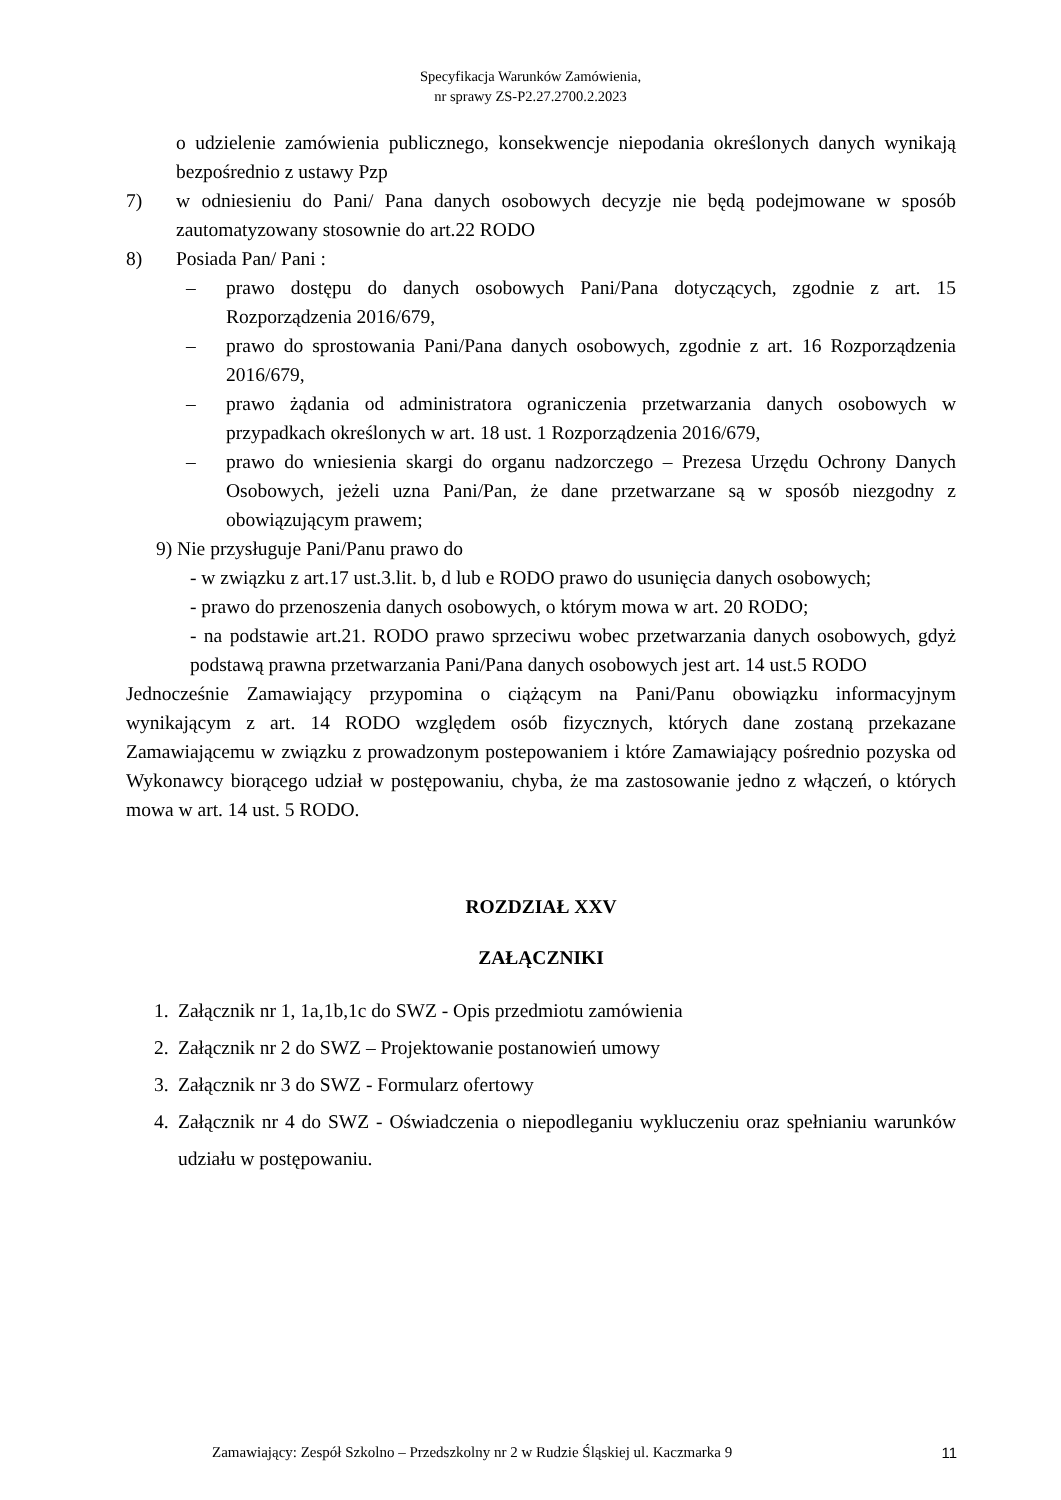Specyfikacja Warunków Zamówienia,
nr sprawy ZS-P2.27.2700.2.2023
o udzielenie zamówienia publicznego, konsekwencje niepodania określonych danych wynikają bezpośrednio z ustawy Pzp
7) w odniesieniu do Pani/ Pana danych osobowych decyzje nie będą podejmowane w sposób zautomatyzowany stosownie do art.22 RODO
8) Posiada Pan/ Pani :
– prawo dostępu do danych osobowych Pani/Pana dotyczących, zgodnie z art. 15 Rozporządzenia 2016/679,
– prawo do sprostowania Pani/Pana danych osobowych, zgodnie z art. 16 Rozporządzenia 2016/679,
– prawo żądania od administratora ograniczenia przetwarzania danych osobowych w przypadkach określonych w art. 18 ust. 1 Rozporządzenia 2016/679,
– prawo do wniesienia skargi do organu nadzorczego – Prezesa Urzędu Ochrony Danych Osobowych, jeżeli uzna Pani/Pan, że dane przetwarzane są w sposób niezgodny z obowiązującym prawem;
9) Nie przysługuje Pani/Panu prawo do
- w związku z art.17 ust.3.lit. b, d lub e RODO prawo do usunięcia danych osobowych;
- prawo do przenoszenia danych osobowych, o którym mowa w art. 20 RODO;
- na podstawie art.21. RODO prawo sprzeciwu wobec przetwarzania danych osobowych, gdyż podstawą prawna przetwarzania Pani/Pana danych osobowych jest art. 14 ust.5 RODO
Jednocześnie Zamawiający przypomina o ciążącym na Pani/Panu obowiązku informacyjnym wynikającym z art. 14 RODO względem osób fizycznych, których dane zostaną przekazane Zamawiającemu w związku z prowadzonym postepowaniem i które Zamawiający pośrednio pozyska od Wykonawcy biorącego udział w postępowaniu, chyba, że ma zastosowanie jedno z włączeń, o których mowa w art. 14 ust. 5 RODO.
ROZDZIAŁ XXV
ZAŁĄCZNIKI
1. Załącznik nr 1, 1a,1b,1c do SWZ - Opis przedmiotu zamówienia
2. Załącznik nr 2 do SWZ – Projektowanie postanowień umowy
3. Załącznik nr 3 do SWZ - Formularz ofertowy
4. Załącznik nr 4 do SWZ - Oświadczenia o niepodleganiu wykluczeniu oraz spełnianiu warunków udziału w postępowaniu.
Zamawiający: Zespół Szkolno – Przedszkolny nr 2 w Rudzie Śląskiej ul. Kaczmarka 9 11